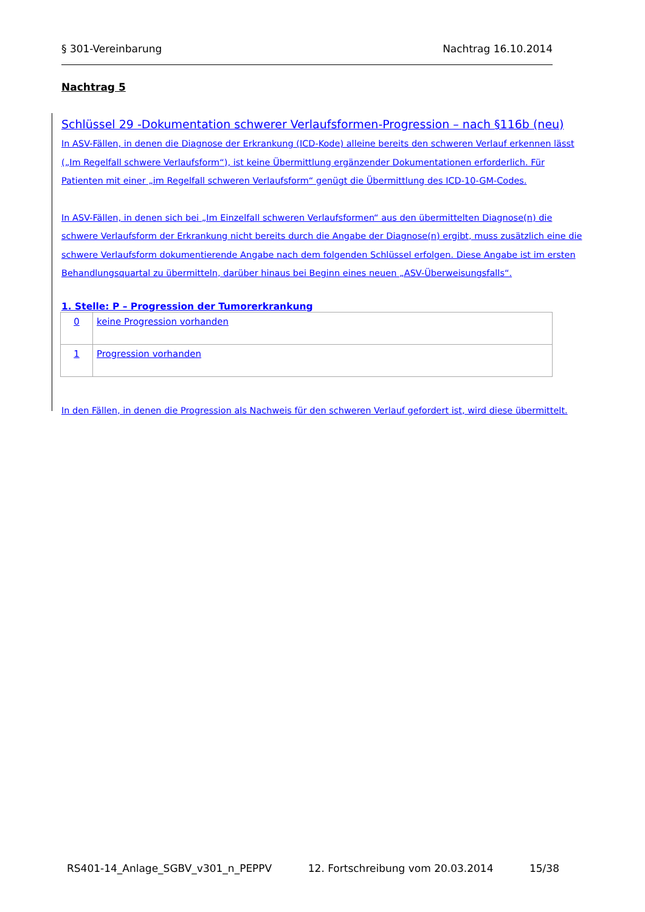§ 301-Vereinbarung Nachtrag 16.10.2014
Nachtrag 5
Schlüssel 29 -Dokumentation schwerer Verlaufsformen-Progression – nach §116b (neu)
In ASV-Fällen, in denen die Diagnose der Erkrankung (ICD-Kode) alleine bereits den schweren Verlauf erkennen lässt („Im Regelfall schwere Verlaufsform“), ist keine Übermittlung ergänzender Dokumentationen erforderlich. Für Patienten mit einer „im Regelfall schweren Verlaufsform“ genügt die Übermittlung des ICD-10-GM-Codes.
In ASV-Fällen, in denen sich bei „Im Einzelfall schweren Verlaufsformen“ aus den übermittelten Diagnose(n) die schwere Verlaufsform der Erkrankung nicht bereits durch die Angabe der Diagnose(n) ergibt, muss zusätzlich eine die schwere Verlaufsform dokumentierende Angabe nach dem folgenden Schlüssel erfolgen. Diese Angabe ist im ersten Behandlungsquartal zu übermitteln, darüber hinaus bei Beginn eines neuen „ASV-Überweisungsfalls“.
1. Stelle: P – Progression der Tumorerkrankung
| 0 | keine Progression vorhanden |
| 1 | Progression vorhanden |
In den Fällen, in denen die Progression als Nachweis für den schweren Verlauf gefordert ist, wird diese übermittelt.
RS401-14_Anlage_SGBV_v301_n_PEPPV 12. Fortschreibung vom 20.03.2014 15/38